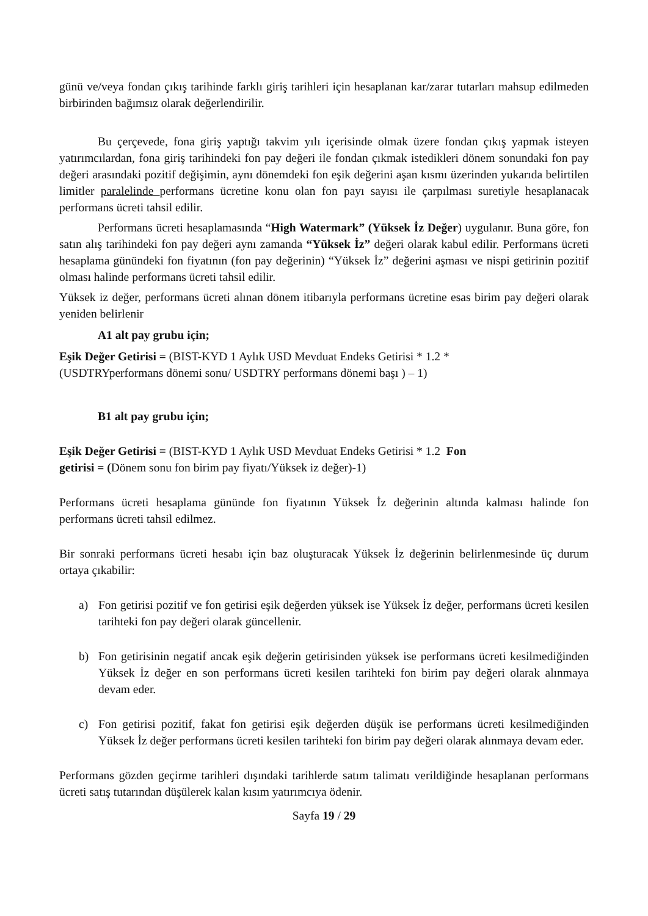günü ve/veya fondan çıkış tarihinde farklı giriş tarihleri için hesaplanan kar/zarar tutarları mahsup edilmeden birbirinden bağımsız olarak değerlendirilir.
Bu çerçevede, fona giriş yaptığı takvim yılı içerisinde olmak üzere fondan çıkış yapmak isteyen yatırımcılardan, fona giriş tarihindeki fon pay değeri ile fondan çıkmak istedikleri dönem sonundaki fon pay değeri arasındaki pozitif değişimin, aynı dönemdeki fon eşik değerini aşan kısmı üzerinden yukarıda belirtilen limitler paralelinde performans ücretine konu olan fon payı sayısı ile çarpılması suretiyle hesaplanacak performans ücreti tahsil edilir.
Performans ücreti hesaplamasında “High Watermark” (Yüksek İz Değer) uygulanır. Buna göre, fon satın alış tarihindeki fon pay değeri aynı zamanda “Yüksek İz” değeri olarak kabul edilir. Performans ücreti hesaplama günündeki fon fiyatının (fon pay değerinin) “Yüksek İz” değerini aşması ve nispi getirinin pozitif olması halinde performans ücreti tahsil edilir.
Yüksek iz değer, performans ücreti alınan dönem itibarıyla performans ücretine esas birim pay değeri olarak yeniden belirlenir
A1 alt pay grubu için;
Eşik Değer Getirisi = (BIST-KYD 1 Aylık USD Mevduat Endeks Getirisi * 1.2 *
(USDTRYperformans dönemi sonu/ USDTRY performans dönemi başı ) – 1)
B1 alt pay grubu için;
Eşik Değer Getirisi = (BIST-KYD 1 Aylık USD Mevduat Endeks Getirisi * 1.2 Fon
getirisi = (Dönem sonu fon birim pay fiyatı/Yüksek iz değer)-1)
Performans ücreti hesaplama gününde fon fiyatının Yüksek İz değerinin altında kalması halinde fon performans ücreti tahsil edilmez.
Bir sonraki performans ücreti hesabı için baz oluşturacak Yüksek İz değerinin belirlenmesinde üç durum ortaya çıkabilir:
a) Fon getirisi pozitif ve fon getirisi eşik değerden yüksek ise Yüksek İz değer, performans ücreti kesilen tarihteki fon pay değeri olarak güncellenir.
b) Fon getirisinin negatif ancak eşik değerin getirisinden yüksek ise performans ücreti kesilmediğinden Yüksek İz değer en son performans ücreti kesilen tarihteki fon birim pay değeri olarak alınmaya devam eder.
c) Fon getirisi pozitif, fakat fon getirisi eşik değerden düşük ise performans ücreti kesilmediğinden Yüksek İz değer performans ücreti kesilen tarihteki fon birim pay değeri olarak alınmaya devam eder.
Performans gözden geçirme tarihleri dışındaki tarihlerde satım talimatı verildiğinde hesaplanan performans ücreti satış tutarından düşülerek kalan kısım yatırımcıya ödenir.
Sayfa 19 / 29